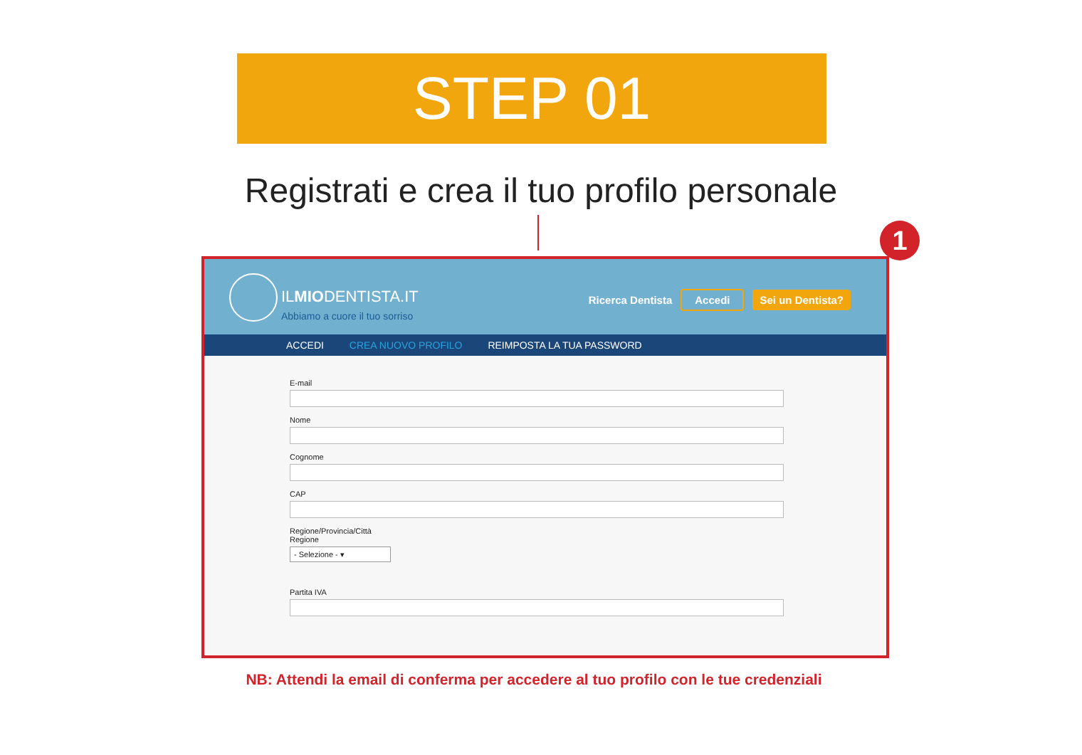STEP 01
Registrati e crea il tuo profilo personale
1
ILMIODENTISTA.IT
Abbiamo a cuore il tuo sorriso
Ricerca Dentista Accedi Sei un Dentista?
ACCEDI CREA NUOVO PROFILO REIMPOSTA LA TUA PASSWORD
E-mail
Nome
Cognome
CAP
Regione/Provincia/Città
Regione
- Selezione - ▾
Partita IVA
NB: Attendi la email di conferma per accedere al tuo profilo con le tue credenziali